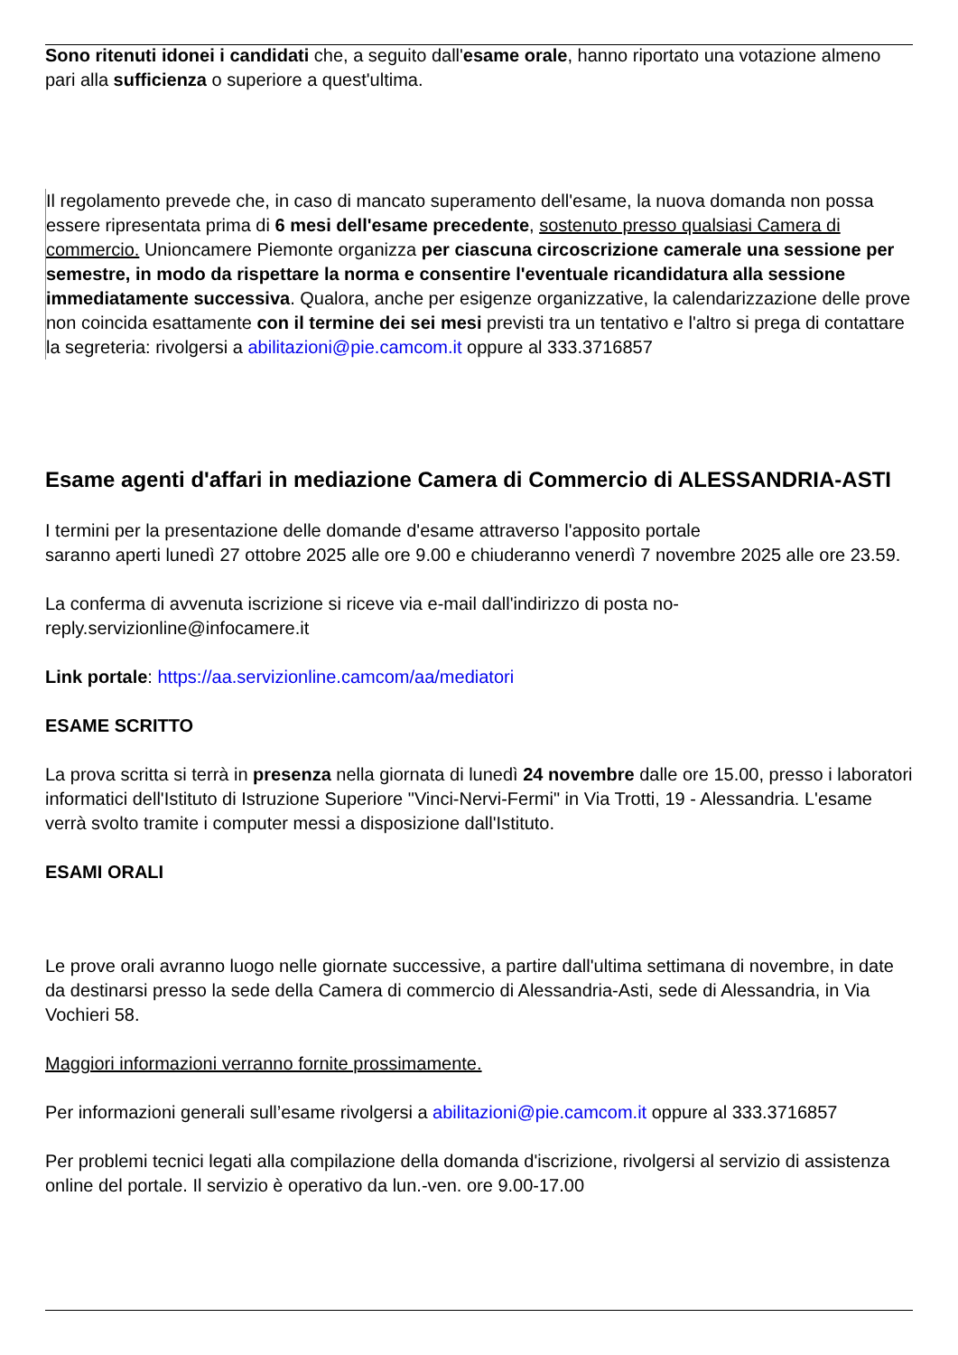Sono ritenuti idonei i candidati che, a seguito dall'esame orale, hanno riportato una votazione almeno pari alla sufficienza o superiore a quest'ultima.
Il regolamento prevede che, in caso di mancato superamento dell'esame, la nuova domanda non possa essere ripresentata prima di 6 mesi dell'esame precedente, sostenuto presso qualsiasi Camera di commercio. Unioncamere Piemonte organizza per ciascuna circoscrizione camerale una sessione per semestre, in modo da rispettare la norma e consentire l'eventuale ricandidatura alla sessione immediatamente successiva. Qualora, anche per esigenze organizzative, la calendarizzazione delle prove non coincida esattamente con il termine dei sei mesi previsti tra un tentativo e l'altro si prega di contattare la segreteria: rivolgersi a abilitazioni@pie.camcom.it oppure al 333.3716857
Esame agenti d'affari in mediazione Camera di Commercio di ALESSANDRIA-ASTI
I termini per la presentazione delle domande d'esame attraverso l'apposito portale
saranno aperti lunedì 27 ottobre 2025 alle ore 9.00 e chiuderanno venerdì 7 novembre 2025 alle ore 23.59.
La conferma di avvenuta iscrizione si riceve via e-mail dall'indirizzo di posta no-
reply.servizionline@infocamere.it
Link portale: https://aa.servizionline.camcom/aa/mediatori
ESAME SCRITTO
La prova scritta si terrà in presenza nella giornata di lunedì 24 novembre dalle ore 15.00, presso i laboratori informatici dell'Istituto di Istruzione Superiore "Vinci-Nervi-Fermi" in Via Trotti, 19 - Alessandria. L'esame verrà svolto tramite i computer messi a disposizione dall'Istituto.
ESAMI ORALI
Le prove orali avranno luogo nelle giornate successive, a partire dall'ultima settimana di novembre, in date da destinarsi presso la sede della Camera di commercio di Alessandria-Asti, sede di Alessandria, in Via Vochieri 58.
Maggiori informazioni verranno fornite prossimamente.
Per informazioni generali sull’esame rivolgersi a abilitazioni@pie.camcom.it oppure al 333.3716857
Per problemi tecnici legati alla compilazione della domanda d'iscrizione, rivolgersi al servizio di assistenza online del portale. Il servizio è operativo da lun.-ven. ore 9.00-17.00